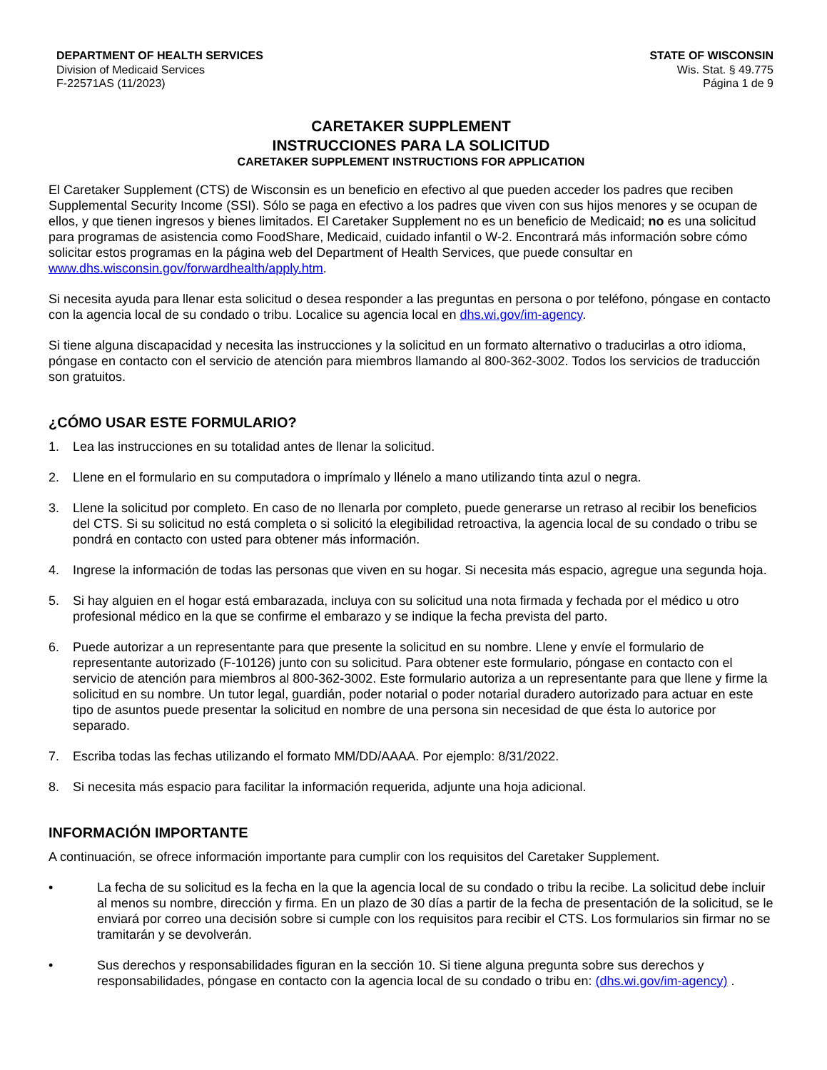DEPARTMENT OF HEALTH SERVICES
Division of Medicaid Services
F-22571AS (11/2023)
STATE OF WISCONSIN
Wis. Stat. § 49.775
Página 1 de 9
CARETAKER SUPPLEMENT
INSTRUCCIONES PARA LA SOLICITUD
CARETAKER SUPPLEMENT INSTRUCTIONS FOR APPLICATION
El Caretaker Supplement (CTS) de Wisconsin es un beneficio en efectivo al que pueden acceder los padres que reciben Supplemental Security Income (SSI). Sólo se paga en efectivo a los padres que viven con sus hijos menores y se ocupan de ellos, y que tienen ingresos y bienes limitados. El Caretaker Supplement no es un beneficio de Medicaid; no es una solicitud para programas de asistencia como FoodShare, Medicaid, cuidado infantil o W-2. Encontrará más información sobre cómo solicitar estos programas en la página web del Department of Health Services, que puede consultar en www.dhs.wisconsin.gov/forwardhealth/apply.htm.
Si necesita ayuda para llenar esta solicitud o desea responder a las preguntas en persona o por teléfono, póngase en contacto con la agencia local de su condado o tribu. Localice su agencia local en dhs.wi.gov/im-agency.
Si tiene alguna discapacidad y necesita las instrucciones y la solicitud en un formato alternativo o traducirlas a otro idioma, póngase en contacto con el servicio de atención para miembros llamando al 800-362-3002. Todos los servicios de traducción son gratuitos.
¿CÓMO USAR ESTE FORMULARIO?
1. Lea las instrucciones en su totalidad antes de llenar la solicitud.
2. Llene en el formulario en su computadora o imprímalo y llénelo a mano utilizando tinta azul o negra.
3. Llene la solicitud por completo. En caso de no llenarla por completo, puede generarse un retraso al recibir los beneficios del CTS. Si su solicitud no está completa o si solicitó la elegibilidad retroactiva, la agencia local de su condado o tribu se pondrá en contacto con usted para obtener más información.
4. Ingrese la información de todas las personas que viven en su hogar. Si necesita más espacio, agregue una segunda hoja.
5. Si hay alguien en el hogar está embarazada, incluya con su solicitud una nota firmada y fechada por el médico u otro profesional médico en la que se confirme el embarazo y se indique la fecha prevista del parto.
6. Puede autorizar a un representante para que presente la solicitud en su nombre. Llene y envíe el formulario de representante autorizado (F-10126) junto con su solicitud. Para obtener este formulario, póngase en contacto con el servicio de atención para miembros al 800-362-3002. Este formulario autoriza a un representante para que llene y firme la solicitud en su nombre. Un tutor legal, guardián, poder notarial o poder notarial duradero autorizado para actuar en este tipo de asuntos puede presentar la solicitud en nombre de una persona sin necesidad de que ésta lo autorice por separado.
7. Escriba todas las fechas utilizando el formato MM/DD/AAAA. Por ejemplo: 8/31/2022.
8. Si necesita más espacio para facilitar la información requerida, adjunte una hoja adicional.
INFORMACIÓN IMPORTANTE
A continuación, se ofrece información importante para cumplir con los requisitos del Caretaker Supplement.
• La fecha de su solicitud es la fecha en la que la agencia local de su condado o tribu la recibe. La solicitud debe incluir al menos su nombre, dirección y firma. En un plazo de 30 días a partir de la fecha de presentación de la solicitud, se le enviará por correo una decisión sobre si cumple con los requisitos para recibir el CTS. Los formularios sin firmar no se tramitarán y se devolverán.
• Sus derechos y responsabilidades figuran en la sección 10. Si tiene alguna pregunta sobre sus derechos y responsabilidades, póngase en contacto con la agencia local de su condado o tribu en: (dhs.wi.gov/im-agency) .